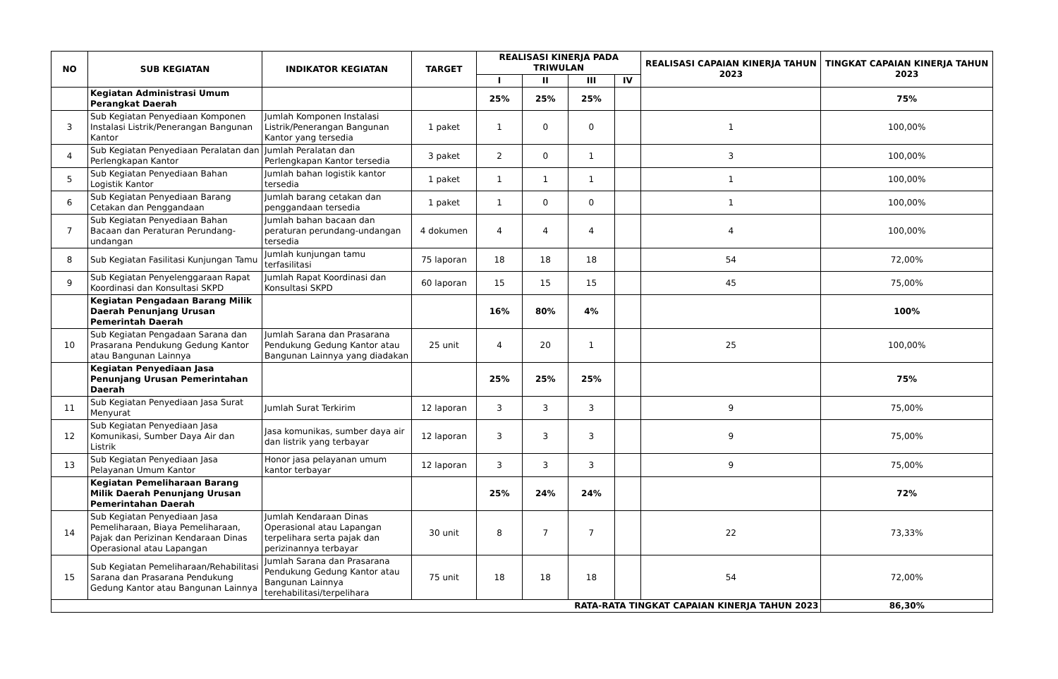| NO | SUB KEGIATAN | INDIKATOR KEGIATAN | TARGET | REALISASI KINERJA PADA TRIWULAN | | | | REALISASI CAPAIAN KINERJA TAHUN 2023 | TINGKAT CAPAIAN KINERJA TAHUN 2023 |
| --- | --- | --- | --- | --- | --- | --- | --- | --- | --- |
| | | | | I | II | III | IV | | |
| | Kegiatan Administrasi Umum Perangkat Daerah | | | 25% | 25% | 25% | | | 75% |
| 3 | Sub Kegiatan Penyediaan Komponen Instalasi Listrik/Penerangan Bangunan Kantor | Jumlah Komponen Instalasi Listrik/Penerangan Bangunan Kantor yang tersedia | 1 paket | 1 | 0 | 0 | | 1 | 100,00% |
| 4 | Sub Kegiatan Penyediaan Peralatan dan Perlengkapan Kantor | Jumlah Peralatan dan Perlengkapan Kantor tersedia | 3 paket | 2 | 0 | 1 | | 3 | 100,00% |
| 5 | Sub Kegiatan Penyediaan Bahan Logistik Kantor | Jumlah bahan logistik kantor tersedia | 1 paket | 1 | 1 | 1 | | 1 | 100,00% |
| 6 | Sub Kegiatan Penyediaan Barang Cetakan dan Penggandaan | Jumlah barang cetakan dan penggandaan tersedia | 1 paket | 1 | 0 | 0 | | 1 | 100,00% |
| 7 | Sub Kegiatan Penyediaan Bahan Bacaan dan Peraturan Perundang-undangan | Jumlah bahan bacaan dan peraturan perundang-undangan tersedia | 4 dokumen | 4 | 4 | 4 | | 4 | 100,00% |
| 8 | Sub Kegiatan Fasilitasi Kunjungan Tamu | Jumlah kunjungan tamu terfasilitasi | 75 laporan | 18 | 18 | 18 | | 54 | 72,00% |
| 9 | Sub Kegiatan Penyelenggaraan Rapat Koordinasi dan Konsultasi SKPD | Jumlah Rapat Koordinasi dan Konsultasi SKPD | 60 laporan | 15 | 15 | 15 | | 45 | 75,00% |
| | Kegiatan Pengadaan Barang Milik Daerah Penunjang Urusan Pemerintah Daerah | | | 16% | 80% | 4% | | | 100% |
| 10 | Sub Kegiatan Pengadaan Sarana dan Prasarana Pendukung Gedung Kantor atau Bangunan Lainnya | Jumlah Sarana dan Prasarana Pendukung Gedung Kantor atau Bangunan Lainnya yang diadakan | 25 unit | 4 | 20 | 1 | | 25 | 100,00% |
| | Kegiatan Penyediaan Jasa Penunjang Urusan Pemerintahan Daerah | | | 25% | 25% | 25% | | | 75% |
| 11 | Sub Kegiatan Penyediaan Jasa Surat Menyurat | Jumlah Surat Terkirim | 12 laporan | 3 | 3 | 3 | | 9 | 75,00% |
| 12 | Sub Kegiatan Penyediaan Jasa Komunikasi, Sumber Daya Air dan Listrik | Jasa komunikas, sumber daya air dan listrik yang terbayar | 12 laporan | 3 | 3 | 3 | | 9 | 75,00% |
| 13 | Sub Kegiatan Penyediaan Jasa Pelayanan Umum Kantor | Honor jasa pelayanan umum kantor terbayar | 12 laporan | 3 | 3 | 3 | | 9 | 75,00% |
| | Kegiatan Pemeliharaan Barang Milik Daerah Penunjang Urusan Pemerintahan Daerah | | | 25% | 24% | 24% | | | 72% |
| 14 | Sub Kegiatan Penyediaan Jasa Pemeliharaan, Biaya Pemeliharaan, Pajak dan Perizinan Kendaraan Dinas Operasional atau Lapangan | Jumlah Kendaraan Dinas Operasional atau Lapangan terpelihara serta pajak dan perizinannya terbayar | 30 unit | 8 | 7 | 7 | | 22 | 73,33% |
| 15 | Sub Kegiatan Pemeliharaan/Rehabilitasi Sarana dan Prasarana Pendukung Gedung Kantor atau Bangunan Lainnya | Jumlah Sarana dan Prasarana Pendukung Gedung Kantor atau Bangunan Lainnya terehabilitasi/terpelihara | 75 unit | 18 | 18 | 18 | | 54 | 72,00% |
| RATA-RATA TINGKAT CAPAIAN KINERJA TAHUN 2023 | | | | | | | | | 86,30% |